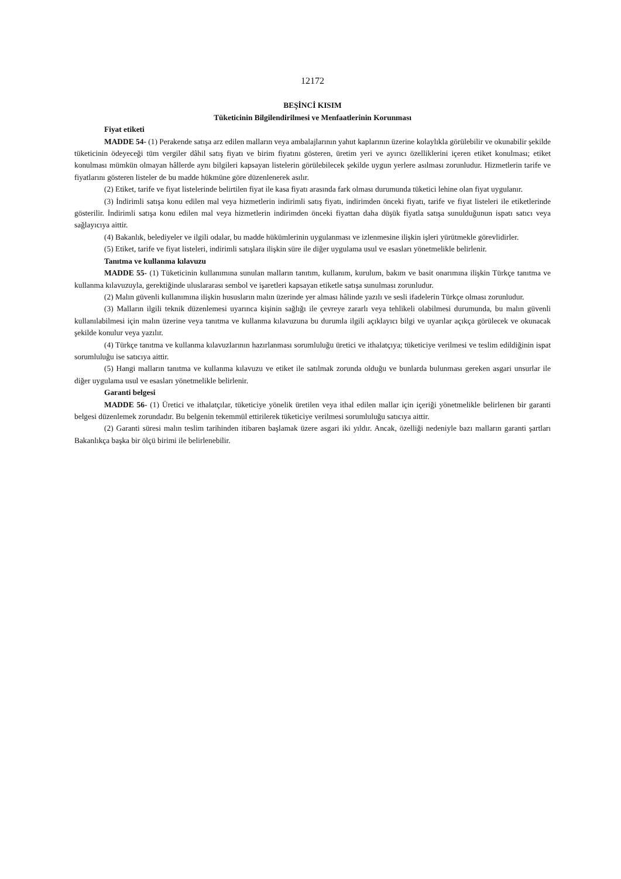12172
BEŞİNCİ KISIM
Tüketicinin Bilgilendirilmesi ve Menfaatlerinin Korunması
Fiyat etiketi
MADDE 54- (1) Perakende satışa arz edilen malların veya ambalajlarının yahut kaplarının üzerine kolaylıkla görülebilir ve okunabilir şekilde tüketicinin ödeyeceği tüm vergiler dâhil satış fiyatı ve birim fiyatını gösteren, üretim yeri ve ayırıcı özelliklerini içeren etiket konulması; etiket konulması mümkün olmayan hâllerde aynı bilgileri kapsayan listelerin görülebilecek şekilde uygun yerlere asılması zorunludur. Hizmetlerin tarife ve fiyatlarını gösteren listeler de bu madde hükmüne göre düzenlenerek asılır.
(2) Etiket, tarife ve fiyat listelerinde belirtilen fiyat ile kasa fiyatı arasında fark olması durumunda tüketici lehine olan fiyat uygulanır.
(3) İndirimli satışa konu edilen mal veya hizmetlerin indirimli satış fiyatı, indirimden önceki fiyatı, tarife ve fiyat listeleri ile etiketlerinde gösterilir. İndirimli satışa konu edilen mal veya hizmetlerin indirimden önceki fiyattan daha düşük fiyatla satışa sunulduğunun ispatı satıcı veya sağlayıcıya aittir.
(4) Bakanlık, belediyeler ve ilgili odalar, bu madde hükümlerinin uygulanması ve izlenmesine ilişkin işleri yürütmekle görevlidirler.
(5) Etiket, tarife ve fiyat listeleri, indirimli satışlara ilişkin süre ile diğer uygulama usul ve esasları yönetmelikle belirlenir.
Tanıtma ve kullanma kılavuzu
MADDE 55- (1) Tüketicinin kullanımına sunulan malların tanıtım, kullanım, kurulum, bakım ve basit onarımına ilişkin Türkçe tanıtma ve kullanma kılavuzuyla, gerektiğinde uluslararası sembol ve işaretleri kapsayan etiketle satışa sunulması zorunludur.
(2) Malın güvenli kullanımına ilişkin hususların malın üzerinde yer alması hâlinde yazılı ve sesli ifadelerin Türkçe olması zorunludur.
(3) Malların ilgili teknik düzenlemesi uyarınca kişinin sağlığı ile çevreye zararlı veya tehlikeli olabilmesi durumunda, bu malın güvenli kullanılabilmesi için malın üzerine veya tanıtma ve kullanma kılavuzuna bu durumla ilgili açıklayıcı bilgi ve uyarılar açıkça görülecek ve okunacak şekilde konulur veya yazılır.
(4) Türkçe tanıtma ve kullanma kılavuzlarının hazırlanması sorumluluğu üretici ve ithalatçıya; tüketiciye verilmesi ve teslim edildiğinin ispat sorumluluğu ise satıcıya aittir.
(5) Hangi malların tanıtma ve kullanma kılavuzu ve etiket ile satılmak zorunda olduğu ve bunlarda bulunması gereken asgari unsurlar ile diğer uygulama usul ve esasları yönetmelikle belirlenir.
Garanti belgesi
MADDE 56- (1) Üretici ve ithalatçılar, tüketiciye yönelik üretilen veya ithal edilen mallar için içeriği yönetmelikle belirlenen bir garanti belgesi düzenlemek zorundadır. Bu belgenin tekemmül ettirilerek tüketiciye verilmesi sorumluluğu satıcıya aittir.
(2) Garanti süresi malın teslim tarihinden itibaren başlamak üzere asgari iki yıldır. Ancak, özelliği nedeniyle bazı malların garanti şartları Bakanlıkça başka bir ölçü birimi ile belirlenebilir.